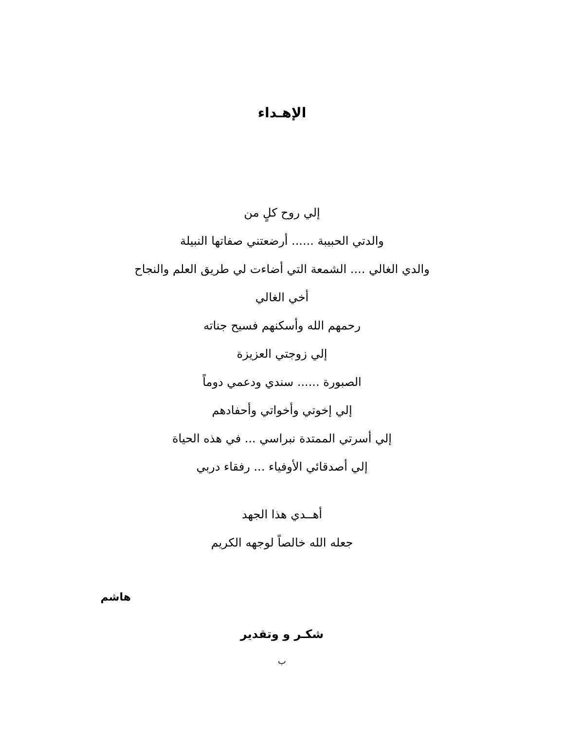الإهـداء
إلي روح كلٍ من
والدتي الحبيبة ...... أرضعتني صفاتها النبيلة
والدي الغالي .... الشمعة التي أضاءت لي طريق العلم والنجاح
أخي الغالي
رحمهم الله وأسكنهم فسيح جناته
إلي زوجتي العزيزة
الصبورة ...... سندي ودعمي دوماً
إلي إخوتي وأخواتي وأحفادهم
إلي أسرتي الممتدة نبراسي ... في هذه الحياة
إلي أصدقائي الأوفياء ... رفقاء دربي
أهــدي هذا الجهد
جعله الله خالصاً لوجهه الكريم
هاشم
شكـر و وتقدير
ب